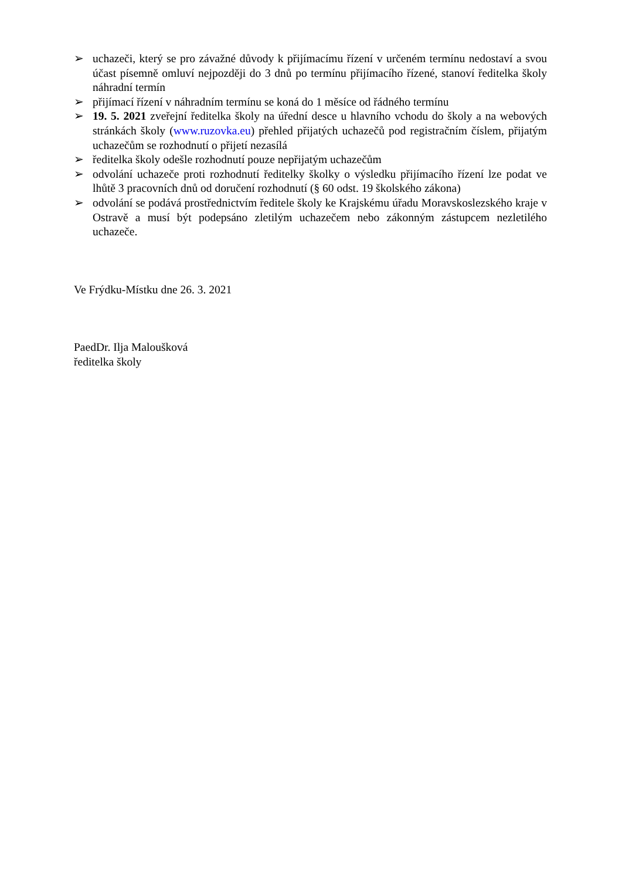➢ uchazeči, který se pro závažné důvody k přijímacímu řízení v určeném termínu nedostaví a svou účast písemně omluví nejpozději do 3 dnů po termínu přijímacího řízené, stanoví ředitelka školy náhradní termín
➢ přijímací řízení v náhradním termínu se koná do 1 měsíce od řádného termínu
➢ 19. 5. 2021 zveřejní ředitelka školy na úřední desce u hlavního vchodu do školy a na webových stránkách školy (www.ruzovka.eu) přehled přijatých uchazečů pod registračním číslem, přijatým uchazečům se rozhodnutí o přijetí nezasílá
➢ ředitelka školy odešle rozhodnutí pouze nepřijatým uchazečům
➢ odvolání uchazeče proti rozhodnutí ředitelky školky o výsledku přijímacího řízení lze podat ve lhůtě 3 pracovních dnů od doručení rozhodnutí (§ 60 odst. 19 školského zákona)
➢ odvolání se podává prostřednictvím ředitele školy ke Krajskému úřadu Moravskoslezského kraje v Ostravě a musí být podepsáno zletilým uchazečem nebo zákonným zástupcem nezletilého uchazeče.
Ve Frýdku-Místku dne 26. 3. 2021
PaedDr. Ilja Maloušková
ředitelka školy